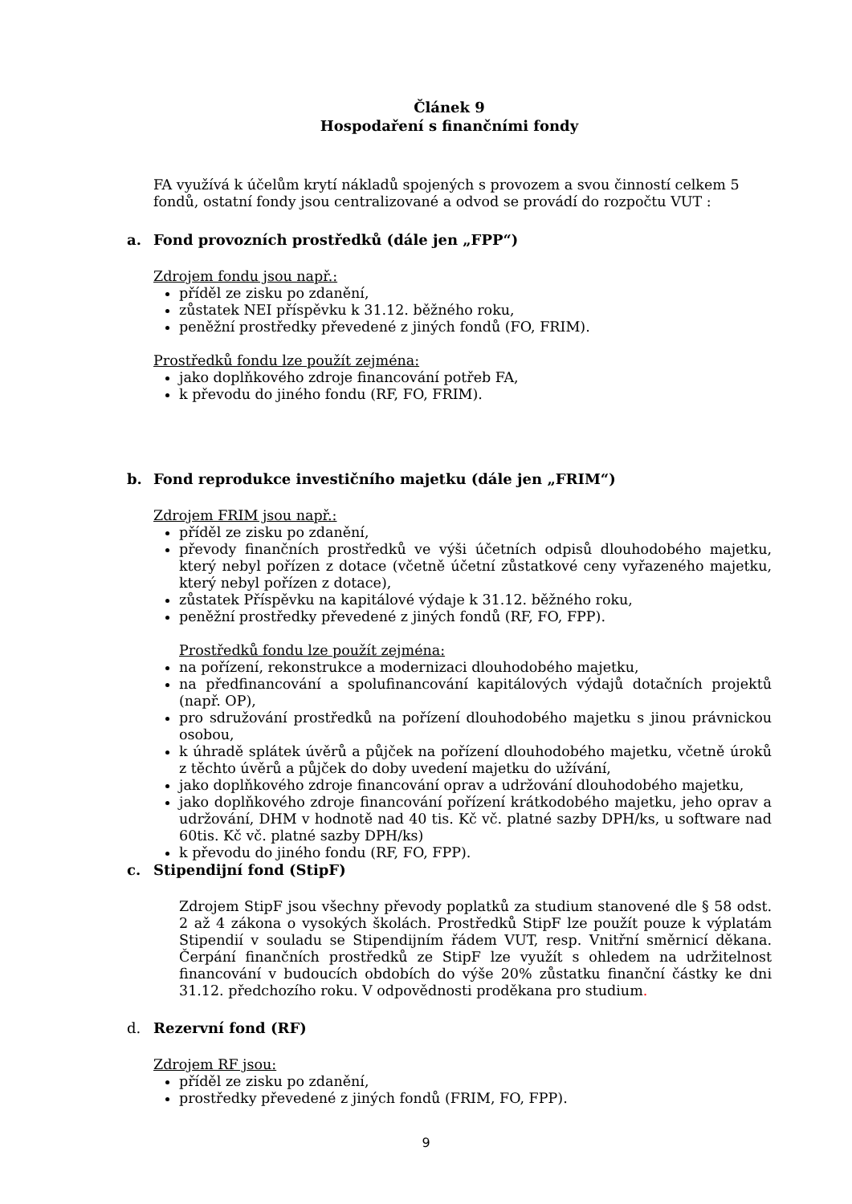Článek 9
Hospodaření s finančními fondy
FA využívá k účelům krytí nákladů spojených s provozem a svou činností celkem 5 fondů, ostatní fondy jsou centralizované a odvod se provádí do rozpočtu VUT :
a. Fond provozních prostředků (dále jen „FPP“)
Zdrojem fondu jsou např.:
příděl ze zisku po zdanění,
zůstatek NEI příspěvku k 31.12. běžného roku,
peněžní prostředky převedené z jiných fondů (FO, FRIM).
Prostředků fondu lze použít zejména:
jako doplňkového zdroje financování potřeb FA,
k převodu do jiného fondu (RF, FO, FRIM).
b. Fond reprodukce investičního majetku (dále jen „FRIM“)
Zdrojem FRIM jsou např.:
příděl ze zisku po zdanění,
převody finančních prostředků ve výši účetních odpisů dlouhodobého majetku, který nebyl pořízen z dotace (včetně účetní zůstatkové ceny vyřazeného majetku, který nebyl pořízen z dotace),
zůstatek Příspěvku na kapitálové výdaje k 31.12. běžného roku,
peněžní prostředky převedené z jiných fondů (RF, FO, FPP).
Prostředků fondu lze použít zejména:
na pořízení, rekonstrukce a modernizaci dlouhodobého majetku,
na předfinancování a spolufinancování kapitálových výdajů dotačních projektů (např. OP),
pro sdružování prostředků na pořízení dlouhodobého majetku s jinou právnickou osobou,
k úhradě splátek úvěrů a půjček na pořízení dlouhodobého majetku, včetně úroků z těchto úvěrů a půjček do doby uvedení majetku do užívání,
jako doplňkového zdroje financování oprav a udržování dlouhodobého majetku,
jako doplňkového zdroje financování pořízení krátkodobého majetku, jeho oprav a udržování, DHM v hodnotě nad 40 tis. Kč vč. platné sazby DPH/ks, u software nad 60tis. Kč vč. platné sazby DPH/ks)
k převodu do jiného fondu (RF, FO, FPP).
c. Stipendijní fond (StipF)
Zdrojem StipF jsou všechny převody poplatků za studium stanovené dle § 58 odst. 2 až 4 zákona o vysokých školách. Prostředků StipF lze použít pouze k výplatám Stipendií v souladu se Stipendijním řádem VUT, resp. Vnitřní směrnicí děkana. Čerpání finančních prostředků ze StipF lze využít s ohledem na udržitelnost financování v budoucích obdobích do výše 20% zůstatku finanční částky ke dni 31.12. předchozího roku. V odpovědnosti proděkana pro studium.
d. Rezervní fond (RF)
Zdrojem RF jsou:
příděl ze zisku po zdanění,
prostředky převedené z jiných fondů (FRIM, FO, FPP).
9